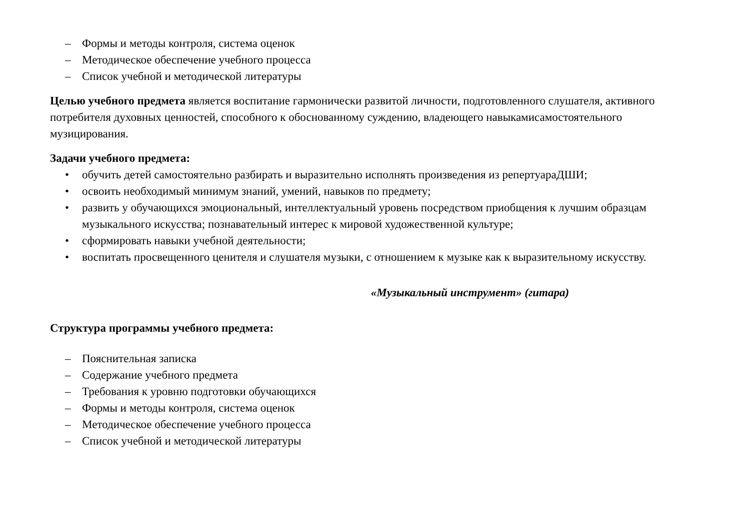– Формы и методы контроля, система оценок
– Методическое обеспечение учебного процесса
– Список учебной и методической литературы
Целью учебного предмета является воспитание гармонически развитой личности, подготовленного слушателя, активного потребителя духовных ценностей, способного к обоснованному суждению, владеющего навыкамисамостоятельного музицирования.
Задачи учебного предмета:
• обучить детей самостоятельно разбирать и выразительно исполнять произведения из репертуараДШИ;
• освоить необходимый минимум знаний, умений, навыков по предмету;
• развить у обучающихся эмоциональный, интеллектуальный уровень посредством приобщения к лучшим образцам музыкального искусства; познавательный интерес к мировой художественной культуре;
• сформировать навыки учебной деятельности;
• воспитать просвещенного ценителя и слушателя музыки, с отношением к музыке как к выразительному искусству.
«Музыкальный инструмент» (гитара)
Структура программы учебного предмета:
– Пояснительная записка
– Содержание учебного предмета
– Требования к уровню подготовки обучающихся
– Формы и методы контроля, система оценок
– Методическое обеспечение учебного процесса
– Список учебной и методической литературы